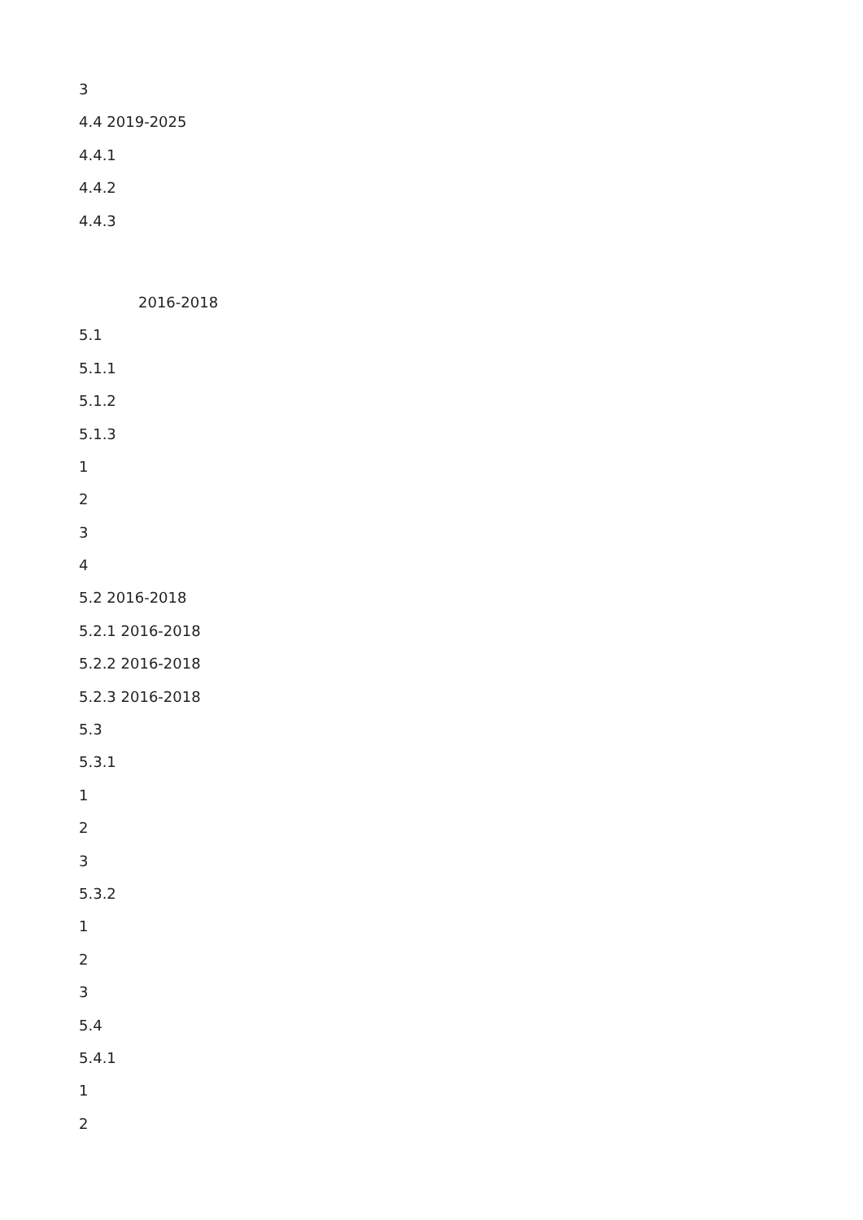3
4.4 2019-2025
4.4.1
4.4.2
4.4.3
2016-2018
5.1
5.1.1
5.1.2
5.1.3
1
2
3
4
5.2 2016-2018
5.2.1 2016-2018
5.2.2 2016-2018
5.2.3 2016-2018
5.3
5.3.1
1
2
3
5.3.2
1
2
3
5.4
5.4.1
1
2